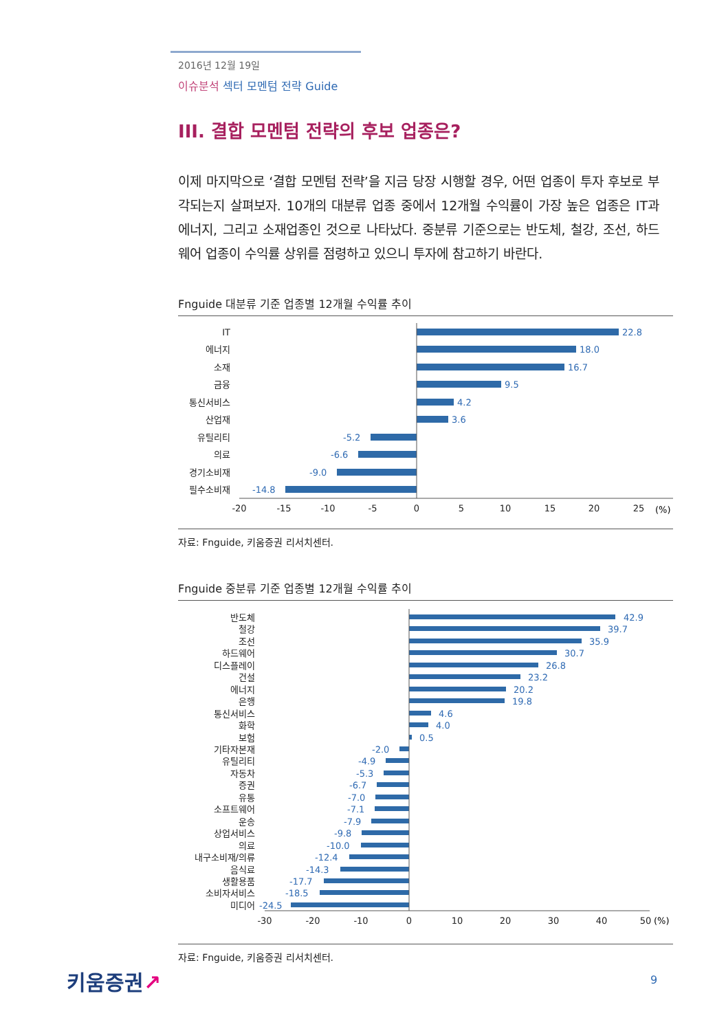2016년 12월 19일
이슈분석 섹터 모멘텀 전략 Guide
III. 결합 모멘텀 전략의 후보 업종은?
이제 마지막으로 ‘결합 모멘텀 전략’을 지금 당장 시행할 경우, 어떤 업종이 투자 후보로 부각되는지 살펴보자. 10개의 대분류 업종 중에서 12개월 수익률이 가장 높은 업종은 IT과 에너지, 그리고 소재업종인 것으로 나타났다. 중분류 기준으로는 반도체, 철강, 조선, 하드웨어 업종이 수익률 상위를 점령하고 있으니 투자에 참고하기 바란다.
Fnguide 대분류 기준 업종별 12개월 수익률 추이
IT
22.8
에너지
18.0
소재
16.7
금융
9.5
통신서비스
4.2
산업재
3.6
유틸리티
-5.2
의료
-6.6
경기소비재
-9.0
필수소비재
-14.8
-20
-15
-10
-5
0
5
10
15
20
25
(%)
자료: Fnguide, 키움증권 리서치센터.
Fnguide 중분류 기준 업종별 12개월 수익률 추이
반도체
철강
조선
하드웨어
디스플레이
건설
에너지
은행
통신서비스
화학
보험
기타자본재
유틸리티
자동차
증권
유통
소프트웨어
운송
상업서비스
의료
내구소비재/의류
음식료
생활용품
소비자서비스
미디어
42.9
39.7
35.9
30.7
26.8
23.2
20.2
19.8
4.6
4.0
0.5
-2.0
-4.9
-5.3
-6.7
-7.0
-7.1
-7.9
-9.8
-10.0
-12.4
-14.3
-17.7
-18.5
-24.5
-30
-20
-10
0
10
20
30
40
50
(%)
자료: Fnguide, 키움증권 리서치센터.
키움증권↗ 9